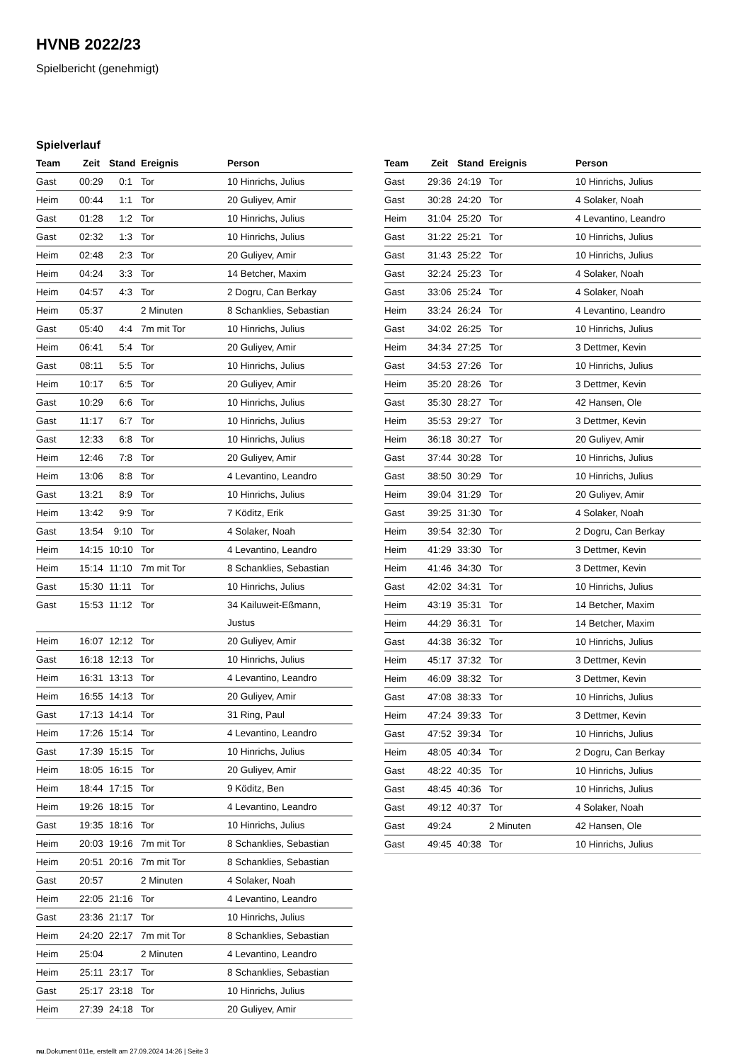HVNB 2022/23
Spielbericht (genehmigt)
Spielverlauf
| Team | Zeit | Stand | Ereignis | Person |
| --- | --- | --- | --- | --- |
| Gast | 00:29 | 0:1 | Tor | 10 Hinrichs, Julius |
| Heim | 00:44 | 1:1 | Tor | 20 Guliyev, Amir |
| Gast | 01:28 | 1:2 | Tor | 10 Hinrichs, Julius |
| Gast | 02:32 | 1:3 | Tor | 10 Hinrichs, Julius |
| Heim | 02:48 | 2:3 | Tor | 20 Guliyev, Amir |
| Heim | 04:24 | 3:3 | Tor | 14 Betcher, Maxim |
| Heim | 04:57 | 4:3 | Tor | 2 Dogru, Can Berkay |
| Heim | 05:37 | | 2 Minuten | 8 Schanklies, Sebastian |
| Gast | 05:40 | 4:4 | 7m mit Tor | 10 Hinrichs, Julius |
| Heim | 06:41 | 5:4 | Tor | 20 Guliyev, Amir |
| Gast | 08:11 | 5:5 | Tor | 10 Hinrichs, Julius |
| Heim | 10:17 | 6:5 | Tor | 20 Guliyev, Amir |
| Gast | 10:29 | 6:6 | Tor | 10 Hinrichs, Julius |
| Gast | 11:17 | 6:7 | Tor | 10 Hinrichs, Julius |
| Gast | 12:33 | 6:8 | Tor | 10 Hinrichs, Julius |
| Heim | 12:46 | 7:8 | Tor | 20 Guliyev, Amir |
| Heim | 13:06 | 8:8 | Tor | 4 Levantino, Leandro |
| Gast | 13:21 | 8:9 | Tor | 10 Hinrichs, Julius |
| Heim | 13:42 | 9:9 | Tor | 7 Köditz, Erik |
| Gast | 13:54 | 9:10 | Tor | 4 Solaker, Noah |
| Heim | 14:15 | 10:10 | Tor | 4 Levantino, Leandro |
| Heim | 15:14 | 11:10 | 7m mit Tor | 8 Schanklies, Sebastian |
| Gast | 15:30 | 11:11 | Tor | 10 Hinrichs, Julius |
| Gast | 15:53 | 11:12 | Tor | 34 Kailuweit-Eßmann, Justus |
| Heim | 16:07 | 12:12 | Tor | 20 Guliyev, Amir |
| Gast | 16:18 | 12:13 | Tor | 10 Hinrichs, Julius |
| Heim | 16:31 | 13:13 | Tor | 4 Levantino, Leandro |
| Heim | 16:55 | 14:13 | Tor | 20 Guliyev, Amir |
| Gast | 17:13 | 14:14 | Tor | 31 Ring, Paul |
| Heim | 17:26 | 15:14 | Tor | 4 Levantino, Leandro |
| Gast | 17:39 | 15:15 | Tor | 10 Hinrichs, Julius |
| Heim | 18:05 | 16:15 | Tor | 20 Guliyev, Amir |
| Heim | 18:44 | 17:15 | Tor | 9 Köditz, Ben |
| Heim | 19:26 | 18:15 | Tor | 4 Levantino, Leandro |
| Gast | 19:35 | 18:16 | Tor | 10 Hinrichs, Julius |
| Heim | 20:03 | 19:16 | 7m mit Tor | 8 Schanklies, Sebastian |
| Heim | 20:51 | 20:16 | 7m mit Tor | 8 Schanklies, Sebastian |
| Gast | 20:57 | | 2 Minuten | 4 Solaker, Noah |
| Heim | 22:05 | 21:16 | Tor | 4 Levantino, Leandro |
| Gast | 23:36 | 21:17 | Tor | 10 Hinrichs, Julius |
| Heim | 24:20 | 22:17 | 7m mit Tor | 8 Schanklies, Sebastian |
| Heim | 25:04 | | 2 Minuten | 4 Levantino, Leandro |
| Heim | 25:11 | 23:17 | Tor | 8 Schanklies, Sebastian |
| Gast | 25:17 | 23:18 | Tor | 10 Hinrichs, Julius |
| Heim | 27:39 | 24:18 | Tor | 20 Guliyev, Amir |
| Team | Zeit | Stand | Ereignis | Person |
| --- | --- | --- | --- | --- |
| Gast | 29:36 | 24:19 | Tor | 10 Hinrichs, Julius |
| Gast | 30:28 | 24:20 | Tor | 4 Solaker, Noah |
| Heim | 31:04 | 25:20 | Tor | 4 Levantino, Leandro |
| Gast | 31:22 | 25:21 | Tor | 10 Hinrichs, Julius |
| Gast | 31:43 | 25:22 | Tor | 10 Hinrichs, Julius |
| Gast | 32:24 | 25:23 | Tor | 4 Solaker, Noah |
| Gast | 33:06 | 25:24 | Tor | 4 Solaker, Noah |
| Heim | 33:24 | 26:24 | Tor | 4 Levantino, Leandro |
| Gast | 34:02 | 26:25 | Tor | 10 Hinrichs, Julius |
| Heim | 34:34 | 27:25 | Tor | 3 Dettmer, Kevin |
| Gast | 34:53 | 27:26 | Tor | 10 Hinrichs, Julius |
| Heim | 35:20 | 28:26 | Tor | 3 Dettmer, Kevin |
| Gast | 35:30 | 28:27 | Tor | 42 Hansen, Ole |
| Heim | 35:53 | 29:27 | Tor | 3 Dettmer, Kevin |
| Heim | 36:18 | 30:27 | Tor | 20 Guliyev, Amir |
| Gast | 37:44 | 30:28 | Tor | 10 Hinrichs, Julius |
| Gast | 38:50 | 30:29 | Tor | 10 Hinrichs, Julius |
| Heim | 39:04 | 31:29 | Tor | 20 Guliyev, Amir |
| Gast | 39:25 | 31:30 | Tor | 4 Solaker, Noah |
| Heim | 39:54 | 32:30 | Tor | 2 Dogru, Can Berkay |
| Heim | 41:29 | 33:30 | Tor | 3 Dettmer, Kevin |
| Heim | 41:46 | 34:30 | Tor | 3 Dettmer, Kevin |
| Gast | 42:02 | 34:31 | Tor | 10 Hinrichs, Julius |
| Heim | 43:19 | 35:31 | Tor | 14 Betcher, Maxim |
| Heim | 44:29 | 36:31 | Tor | 14 Betcher, Maxim |
| Gast | 44:38 | 36:32 | Tor | 10 Hinrichs, Julius |
| Heim | 45:17 | 37:32 | Tor | 3 Dettmer, Kevin |
| Heim | 46:09 | 38:32 | Tor | 3 Dettmer, Kevin |
| Gast | 47:08 | 38:33 | Tor | 10 Hinrichs, Julius |
| Heim | 47:24 | 39:33 | Tor | 3 Dettmer, Kevin |
| Gast | 47:52 | 39:34 | Tor | 10 Hinrichs, Julius |
| Heim | 48:05 | 40:34 | Tor | 2 Dogru, Can Berkay |
| Gast | 48:22 | 40:35 | Tor | 10 Hinrichs, Julius |
| Gast | 48:45 | 40:36 | Tor | 10 Hinrichs, Julius |
| Gast | 49:12 | 40:37 | Tor | 4 Solaker, Noah |
| Gast | 49:24 | | 2 Minuten | 42 Hansen, Ole |
| Gast | 49:45 | 40:38 | Tor | 10 Hinrichs, Julius |
nu.Dokument 011e, erstellt am 27.09.2024 14:26 | Seite 3